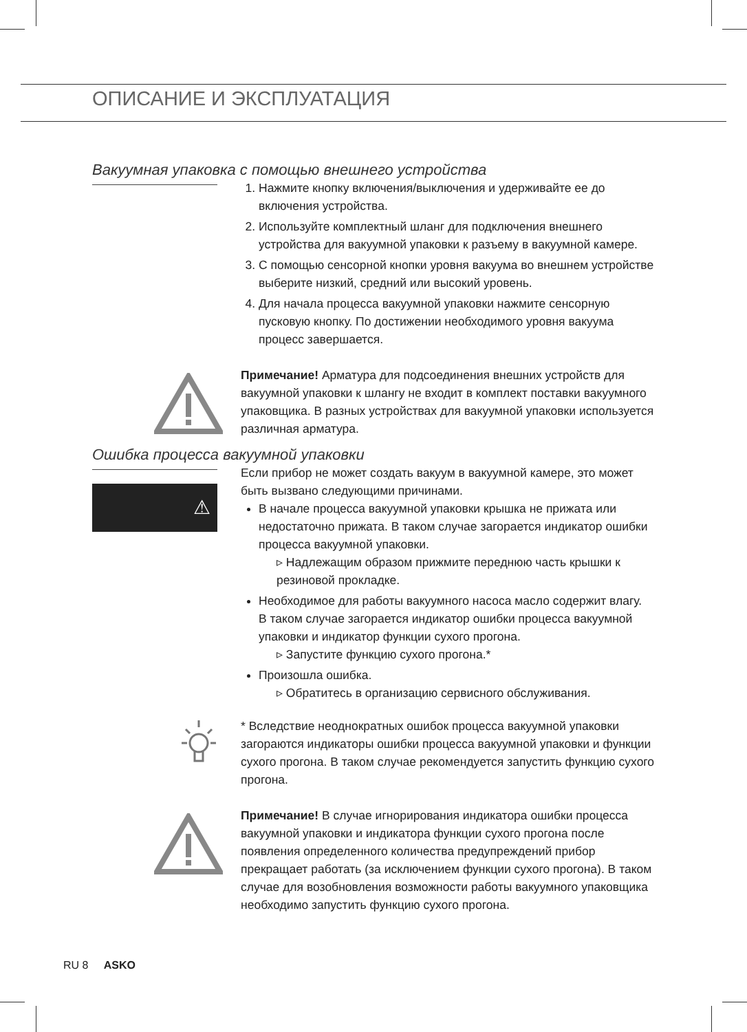ОПИСАНИЕ И ЭКСПЛУАТАЦИЯ
Вакуумная упаковка с помощью внешнего устройства
1. Нажмите кнопку включения/выключения и удерживайте ее до включения устройства.
2. Используйте комплектный шланг для подключения внешнего устройства для вакуумной упаковки к разъему в вакуумной камере.
3. С помощью сенсорной кнопки уровня вакуума во внешнем устройстве выберите низкий, средний или высокий уровень.
4. Для начала процесса вакуумной упаковки нажмите сенсорную пусковую кнопку. По достижении необходимого уровня вакуума процесс завершается.
Примечание! Арматура для подсоединения внешних устройств для вакуумной упаковки к шлангу не входит в комплект поставки вакуумного упаковщика. В разных устройствах для вакуумной упаковки используется различная арматура.
Ошибка процесса вакуумной упаковки
⚠
Если прибор не может создать вакуум в вакуумной камере, это может быть вызвано следующими причинами.
В начале процесса вакуумной упаковки крышка не прижата или недостаточно прижата. В таком случае загорается индикатор ошибки процесса вакуумной упаковки.
▹ Надлежащим образом прижмите переднюю часть крышки к резиновой прокладке.
Необходимое для работы вакуумного насоса масло содержит влагу.
В таком случае загорается индикатор ошибки процесса вакуумной упаковки и индикатор функции сухого прогона.
▹ Запустите функцию сухого прогона.*
Произошла ошибка.
▹ Обратитесь в организацию сервисного обслуживания.
* Вследствие неоднократных ошибок процесса вакуумной упаковки загораются индикаторы ошибки процесса вакуумной упаковки и функции сухого прогона. В таком случае рекомендуется запустить функцию сухого прогона.
Примечание! В случае игнорирования индикатора ошибки процесса вакуумной упаковки и индикатора функции сухого прогона после появления определенного количества предупреждений прибор прекращает работать (за исключением функции сухого прогона). В таком случае для возобновления возможности работы вакуумного упаковщика необходимо запустить функцию сухого прогона.
RU 8 ASKO